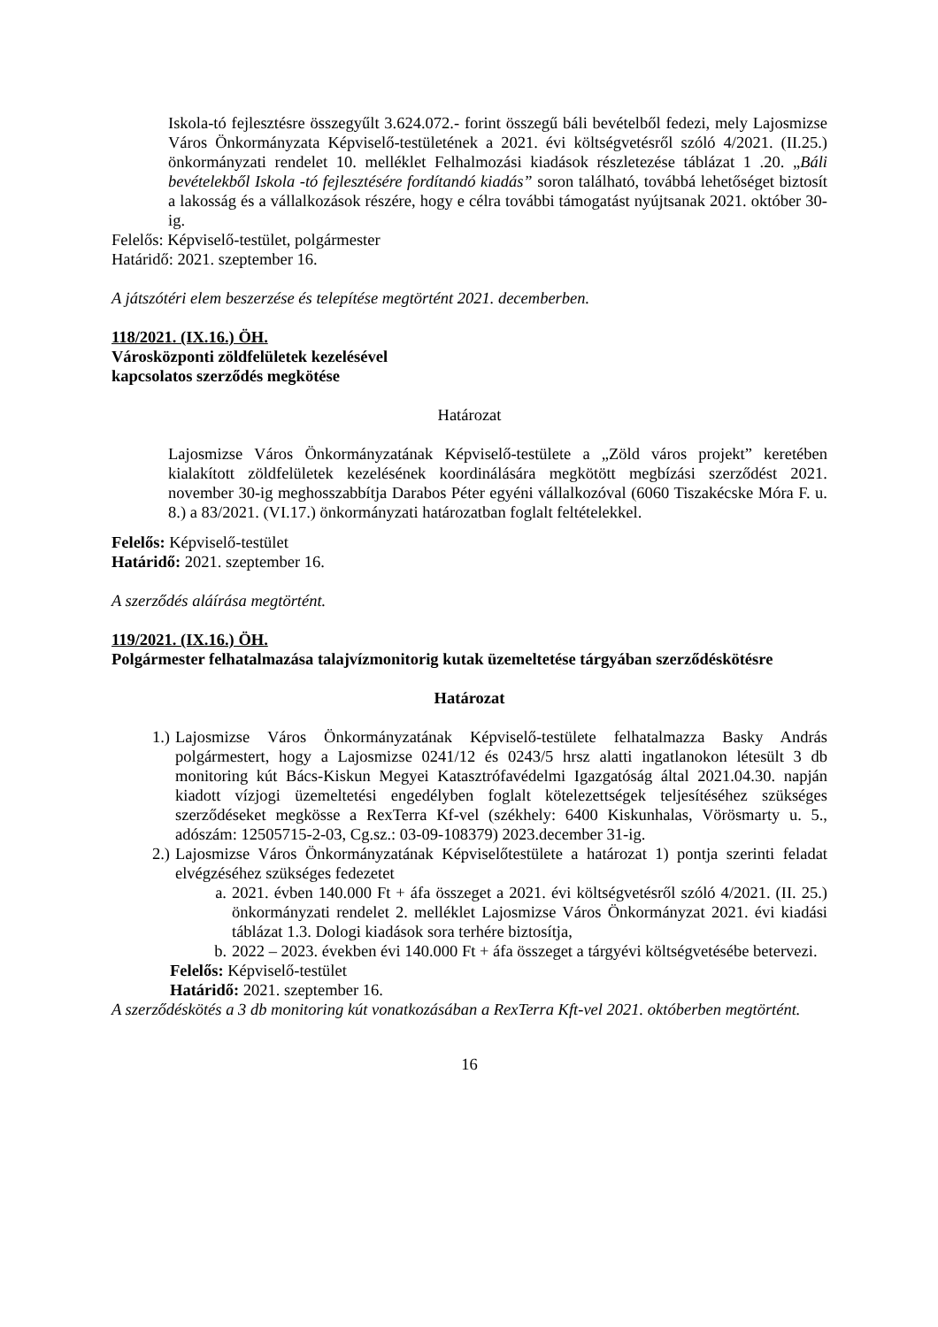Iskola-tó fejlesztésre összegyűlt 3.624.072.- forint összegű báli bevételből fedezi, mely Lajosmizse Város Önkormányzata Képviselő-testületének a 2021. évi költségvetésről szóló 4/2021. (II.25.) önkormányzati rendelet 10. melléklet Felhalmozási kiadások részletezése táblázat 1 .20. „Báli bevételekből Iskola -tó fejlesztésére fordítandó kiadás” soron található, továbbá lehetőséget biztosít a lakosság és a vállalkozások részére, hogy e célra további támogatást nyújtsanak 2021. október 30-ig.
Felelős: Képviselő-testület, polgármester
Határidő: 2021. szeptember 16.
A játszótéri elem beszerzése és telepítése megtörtént 2021. decemberben.
118/2021. (IX.16.) ÖH.
Városközponti zöldfelületek kezelésével
kapcsolatos szerződés megkötése
Határozat
Lajosmizse Város Önkormányzatának Képviselő-testülete a „Zöld város projekt” keretében kialakított zöldfelületek kezelésének koordinálására megkötött megbízási szerződést 2021. november 30-ig meghosszabbítja Darabos Péter egyéni vállalkozóval (6060 Tiszakécske Móra F. u. 8.) a 83/2021. (VI.17.) önkormányzati határozatban foglalt feltételekkel.
Felelős: Képviselő-testület
Határidő: 2021. szeptember 16.
A szerződés aláírása megtörtént.
119/2021. (IX.16.) ÖH.
Polgármester felhatalmazása talajvízmonitorig kutak üzemeltetése tárgyában szerződéskötésre
Határozat
1.) Lajosmizse Város Önkormányzatának Képviselő-testülete felhatalmazza Basky András polgármestert, hogy a Lajosmizse 0241/12 és 0243/5 hrsz alatti ingatlanokon létesült 3 db monitoring kút Bács-Kiskun Megyei Katasztrófavédelmi Igazgatóság által 2021.04.30. napján kiadott vízjogi üzemeltetési engedélyben foglalt kötelezettségek teljesítéséhez szükséges szerződéseket megkösse a RexTerra Kf-vel (székhely: 6400 Kiskunhalas, Vörösmarty u. 5., adószám: 12505715-2-03, Cg.sz.: 03-09-108379) 2023.december 31-ig.
2.) Lajosmizse Város Önkormányzatának Képviselőtestülete a határozat 1) pontja szerinti feladat elvégzéséhez szükséges fedezetet
a. 2021. évben 140.000 Ft + áfa összeget a 2021. évi költségvetésről szóló 4/2021. (II. 25.) önkormányzati rendelet 2. melléklet Lajosmizse Város Önkormányzat 2021. évi kiadási táblázat 1.3. Dologi kiadások sora terhére biztosítja,
b. 2022 – 2023. években évi 140.000 Ft + áfa összeget a tárgyévi költségvetésébe betervezi.
Felelős: Képviselő-testület
Határidő: 2021. szeptember 16.
A szerződéskötés a 3 db monitoring kút vonatkozásában a RexTerra Kft-vel 2021. októberben megtörtént.
16